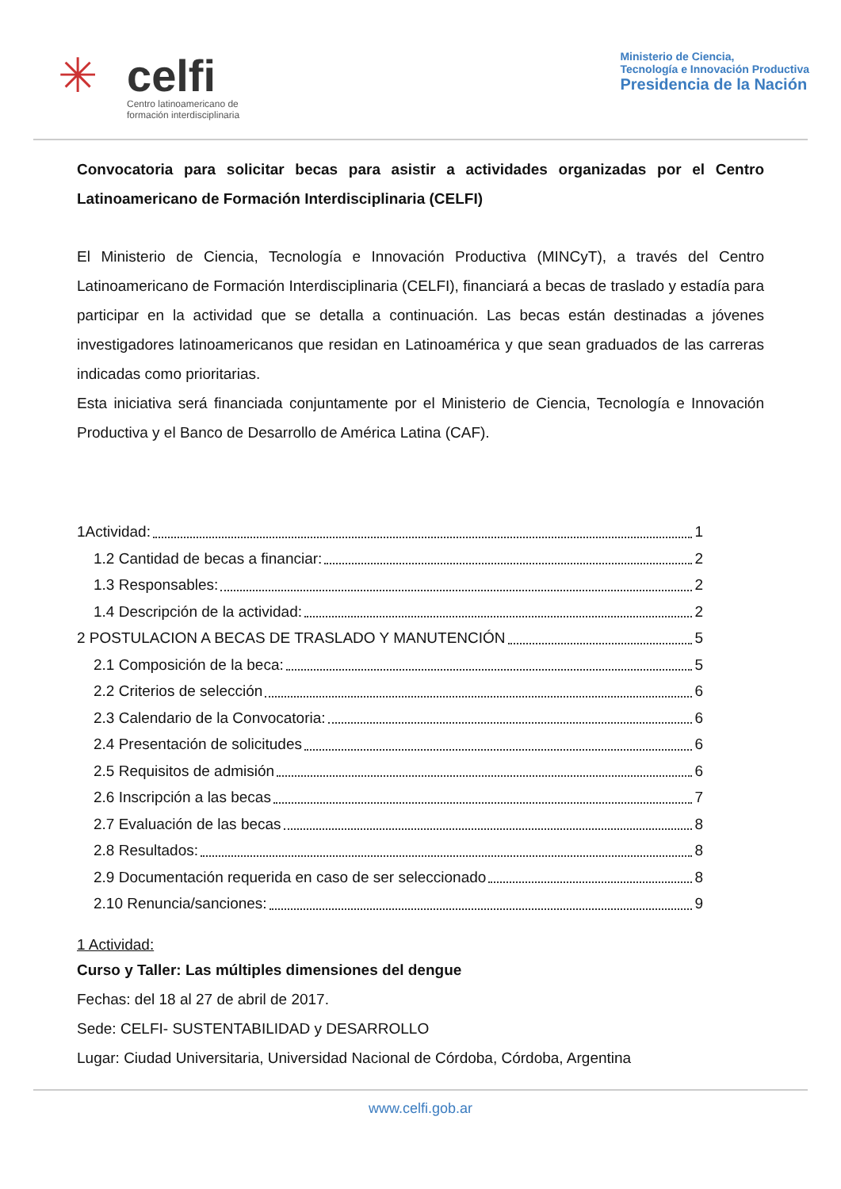✳
celfi
Centro latinoamericano de
formación interdisciplinaria
Ministerio de Ciencia,
Tecnología e Innovación Productiva
Presidencia de la Nación
Convocatoria para solicitar becas para asistir a actividades organizadas por el Centro Latinoamericano de Formación Interdisciplinaria (CELFI)
El Ministerio de Ciencia, Tecnología e Innovación Productiva (MINCyT), a través del Centro Latinoamericano de Formación Interdisciplinaria (CELFI), financiará a becas de traslado y estadía para participar en la actividad que se detalla a continuación. Las becas están destinadas a jóvenes investigadores latinoamericanos que residan en Latinoamérica y que sean graduados de las carreras indicadas como prioritarias.
Esta iniciativa será financiada conjuntamente por el Ministerio de Ciencia, Tecnología e Innovación Productiva y el Banco de Desarrollo de América Latina (CAF).
1Actividad: 1
1.2 Cantidad de becas a financiar: 2
1.3 Responsables: 2
1.4 Descripción de la actividad: 2
2 POSTULACION A BECAS DE TRASLADO Y MANUTENCIÓN 5
2.1 Composición de la beca: 5
2.2 Criterios de selección 6
2.3 Calendario de la Convocatoria: 6
2.4 Presentación de solicitudes 6
2.5 Requisitos de admisión 6
2.6 Inscripción a las becas 7
2.7 Evaluación de las becas 8
2.8 Resultados: 8
2.9 Documentación requerida en caso de ser seleccionado 8
2.10 Renuncia/sanciones: 9
1 Actividad:
Curso y Taller: Las múltiples dimensiones del dengue
Fechas: del 18 al 27 de abril de 2017.
Sede: CELFI- SUSTENTABILIDAD y DESARROLLO
Lugar: Ciudad Universitaria, Universidad Nacional de Córdoba, Córdoba, Argentina
www.celfi.gob.ar